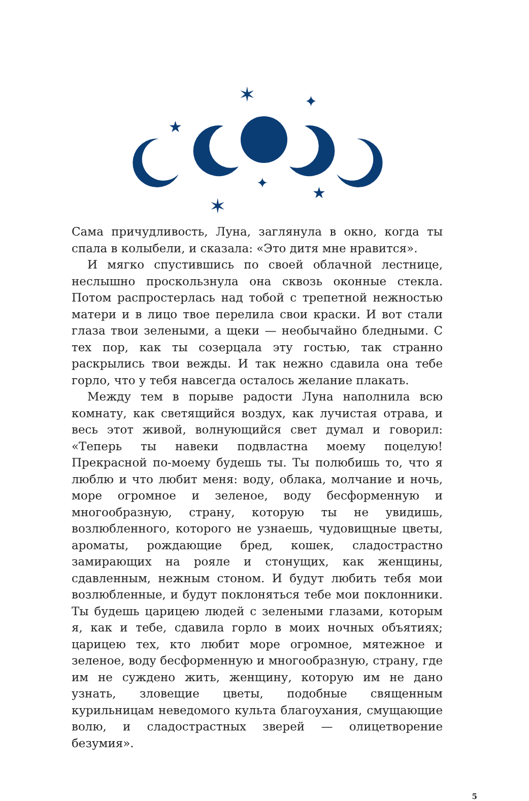✶
✦
★
★
✦
✶
Сама причудливость, Луна, заглянула в окно, когда ты спала в колыбели, и сказала: «Это дитя мне нравится».
И мягко спустившись по своей облачной лестнице, неслышно проскользнула она сквозь оконные стекла. Потом распростерлась над тобой с трепетной нежностью матери и в лицо твое перелила свои краски. И вот стали глаза твои зелеными, а щеки — необычайно бледными. С тех пор, как ты созерцала эту гостью, так странно раскрылись твои вежды. И так нежно сдавила она тебе горло, что у тебя навсегда осталось желание плакать.
Между тем в порыве радости Луна наполнила всю комнату, как светящийся воздух, как лучистая отрава, и весь этот живой, волнующийся свет думал и говорил: «Теперь ты навеки подвластна моему поцелую! Прекрасной по-моему будешь ты. Ты полюбишь то, что я люблю и что любит меня: воду, облака, молчание и ночь, море огромное и зеленое, воду бесформенную и многообразную, страну, которую ты не увидишь, возлюбленного, которого не узнаешь, чудовищные цветы, ароматы, рождающие бред, кошек, сладострастно замирающих на рояле и стонущих, как женщины, сдавленным, нежным стоном. И будут любить тебя мои возлюбленные, и будут поклоняться тебе мои поклонники. Ты будешь царицею людей с зелеными глазами, которым я, как и тебе, сдавила горло в моих ночных объятиях; царицею тех, кто любит море огромное, мятежное и зеленое, воду бесформенную и многообразную, страну, где им не суждено жить, женщину, которую им не дано узнать, зловещие цветы, подобные священным курильницам неведомого культа благоухания, смущающие волю, и сладострастных зверей — олицетворение безумия».
5